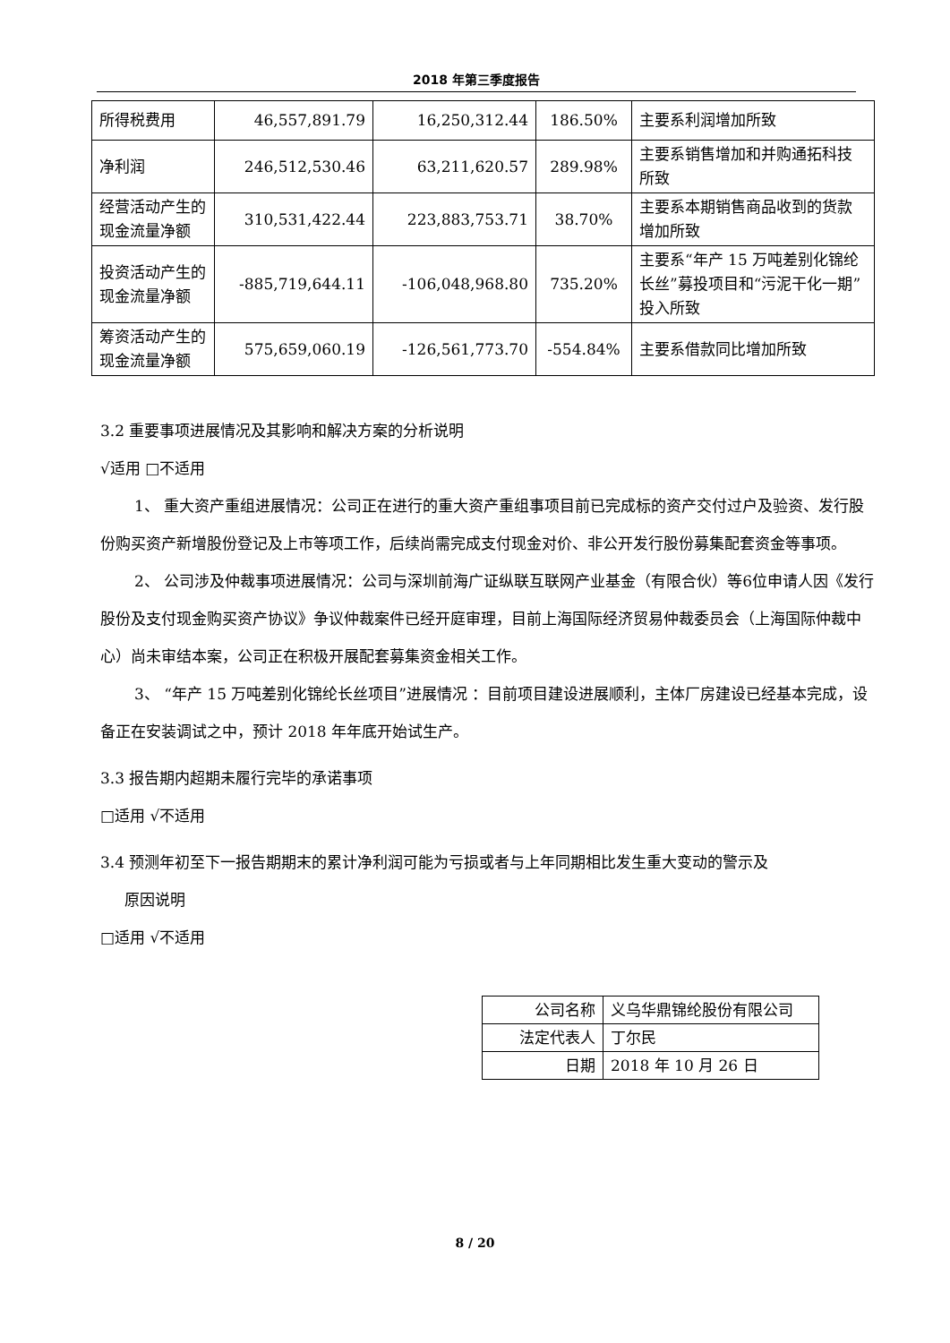2018 年第三季度报告
| 所得税费用 | 46,557,891.79 | 16,250,312.44 | 186.50% | 主要系利润增加所致 |
| 净利润 | 246,512,530.46 | 63,211,620.57 | 289.98% | 主要系销售增加和并购通拓科技所致 |
| 经营活动产生的现金流量净额 | 310,531,422.44 | 223,883,753.71 | 38.70% | 主要系本期销售商品收到的货款增加所致 |
| 投资活动产生的现金流量净额 | -885,719,644.11 | -106,048,968.80 | 735.20% | 主要系“年产 15 万吨差别化锦纶长丝”募投项目和“污泥干化一期”投入所致 |
| 筹资活动产生的现金流量净额 | 575,659,060.19 | -126,561,773.70 | -554.84% | 主要系借款同比增加所致 |
3.2 重要事项进展情况及其影响和解决方案的分析说明
√适用 □不适用
1、 重大资产重组进展情况：公司正在进行的重大资产重组事项目前已完成标的资产交付过户及验资、发行股份购买资产新增股份登记及上市等项工作，后续尚需完成支付现金对价、非公开发行股份募集配套资金等事项。
2、 公司涉及仲裁事项进展情况：公司与深圳前海广证纵联互联网产业基金（有限合伙）等6位申请人因《发行股份及支付现金购买资产协议》争议仲裁案件已经开庭审理，目前上海国际经济贸易仲裁委员会（上海国际仲裁中心）尚未审结本案，公司正在积极开展配套募集资金相关工作。
3、 “年产 15 万吨差别化锦纶长丝项目”进展情况 ：目前项目建设进展顺利，主体厂房建设已经基本完成，设备正在安装调试之中，预计 2018 年年底开始试生产。
3.3 报告期内超期未履行完毕的承诺事项
□适用 √不适用
3.4 预测年初至下一报告期期末的累计净利润可能为亏损或者与上年同期相比发生重大变动的警示及
原因说明
□适用 √不适用
| 公司名称 | 义乌华鼎锦纶股份有限公司 |
| 法定代表人 | 丁尔民 |
| 日期 | 2018 年 10 月 26 日 |
8 / 20